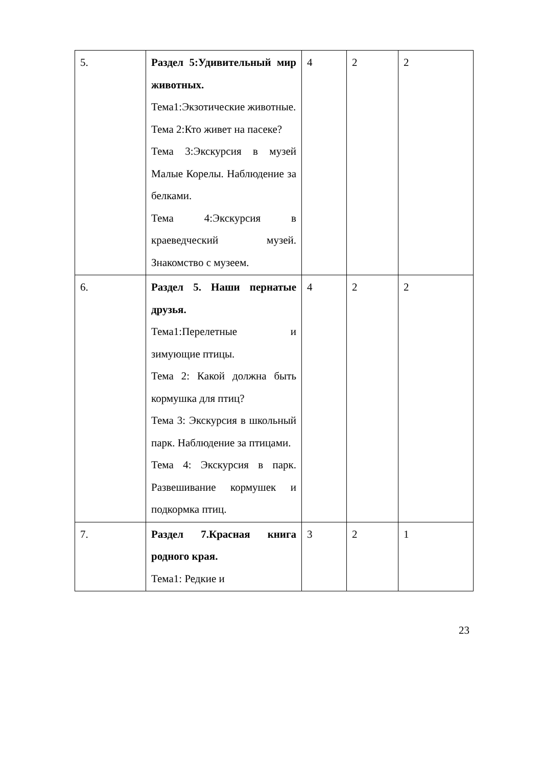| 5. | Раздел 5:Удивительный мир животных. Тема1:Экзотические животные. Тема 2:Кто живет на пасеке? Тема 3:Экскурсия в музей Малые Корелы. Наблюдение за белками. Тема 4:Экскурсия в краеведческий музей. Знакомство с музеем. | 4 | 2 | 2 |
| 6. | Раздел 5. Наши пернатые друзья. Тема1:Перелетные и зимующие птицы. Тема 2: Какой должна быть кормушка для птиц? Тема 3: Экскурсия в школьный парк. Наблюдение за птицами. Тема 4: Экскурсия в парк. Развешивание кормушек и подкормка птиц. | 4 | 2 | 2 |
| 7. | Раздел 7.Красная книга родного края. Тема1: Редкие и | 3 | 2 | 1 |
23